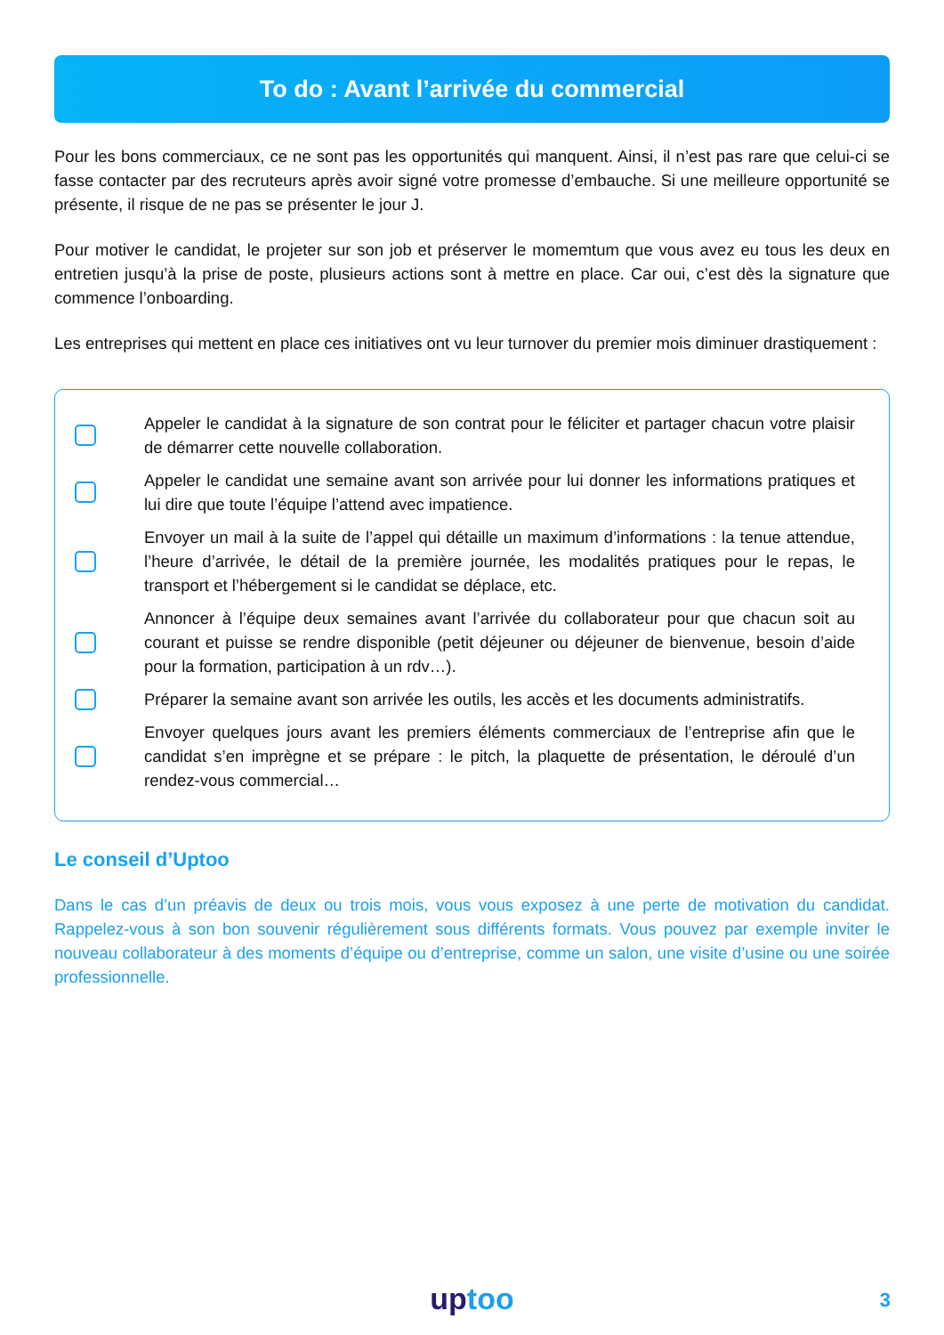To do : Avant l’arrivée du commercial
Pour les bons commerciaux, ce ne sont pas les opportunités qui manquent. Ainsi, il n’est pas rare que celui-ci se fasse contacter par des recruteurs après avoir signé votre promesse d’embauche. Si une meilleure opportunité se présente, il risque de ne pas se présenter le jour J.
Pour motiver le candidat, le projeter sur son job et préserver le momemtum que vous avez eu tous les deux en entretien jusqu’à la prise de poste, plusieurs actions sont à mettre en place. Car oui, c’est dès la signature que commence l’onboarding.
Les entreprises qui mettent en place ces initiatives ont vu leur turnover du premier mois diminuer drastiquement :
Appeler le candidat à la signature de son contrat pour le féliciter et partager chacun votre plaisir de démarrer cette nouvelle collaboration.
Appeler le candidat une semaine avant son arrivée pour lui donner les informations pratiques et lui dire que toute l’équipe l’attend avec impatience.
Envoyer un mail à la suite de l’appel qui détaille un maximum d’informations : la tenue attendue, l’heure d’arrivée, le détail de la première journée, les modalités pratiques pour le repas, le transport et l’hébergement si le candidat se déplace, etc.
Annoncer à l’équipe deux semaines avant l’arrivée du collaborateur pour que chacun soit au courant et puisse se rendre disponible (petit déjeuner ou déjeuner de bienvenue, besoin d’aide pour la formation, participation à un rdv…).
Préparer la semaine avant son arrivée les outils, les accès et les documents administratifs.
Envoyer quelques jours avant les premiers éléments commerciaux de l’entreprise afin que le candidat s’en imprègne et se prépare : le pitch, la plaquette de présentation, le déroulé d’un rendez-vous commercial…
Le conseil d’Uptoo
Dans le cas d’un préavis de deux ou trois mois, vous vous exposez à une perte de motivation du candidat. Rappelez-vous à son bon souvenir régulièrement sous différents formats. Vous pouvez par exemple inviter le nouveau collaborateur à des moments d’équipe ou d’entreprise, comme un salon, une visite d’usine ou une soirée professionnelle.
up too 3